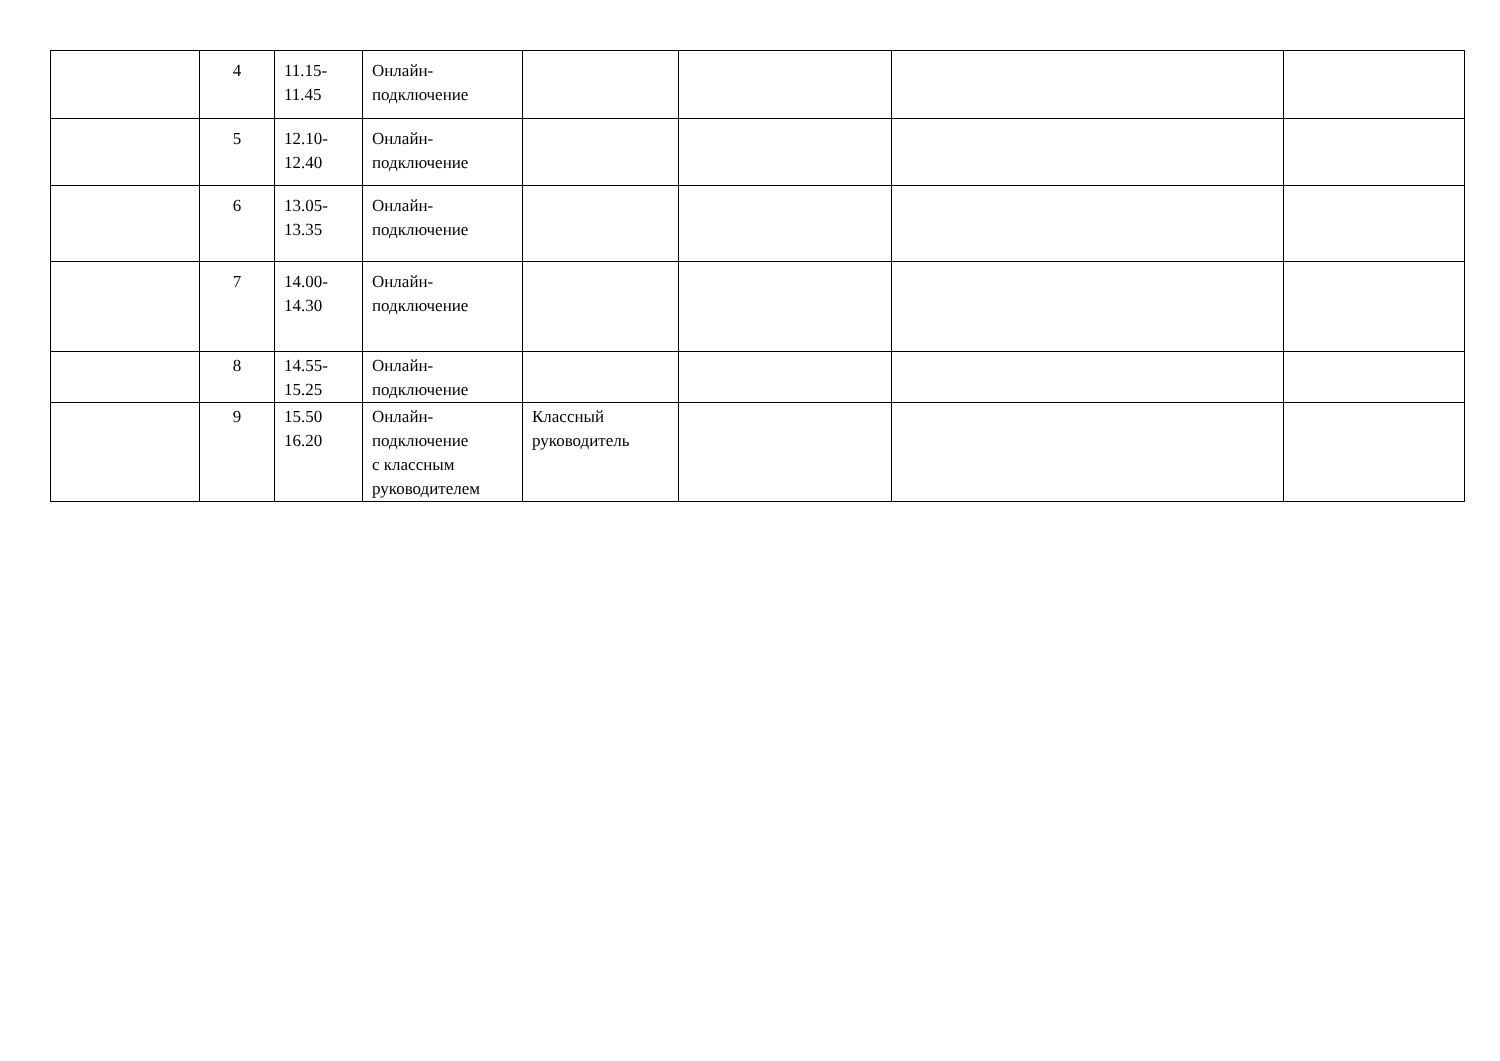| | 4 | 11.15- 11.45 | Онлайн- подключение | | | | |
| | 5 | 12.10- 12.40 | Онлайн- подключение | | | | |
| | 6 | 13.05- 13.35 | Онлайн- подключение | | | | |
| | 7 | 14.00- 14.30 | Онлайн- подключение | | | | |
| | 8 | 14.55- 15.25 | Онлайн- подключение | | | | |
| | 9 | 15.50 16.20 | Онлайн- подключение с классным руководителем | Классный руководитель | | | |